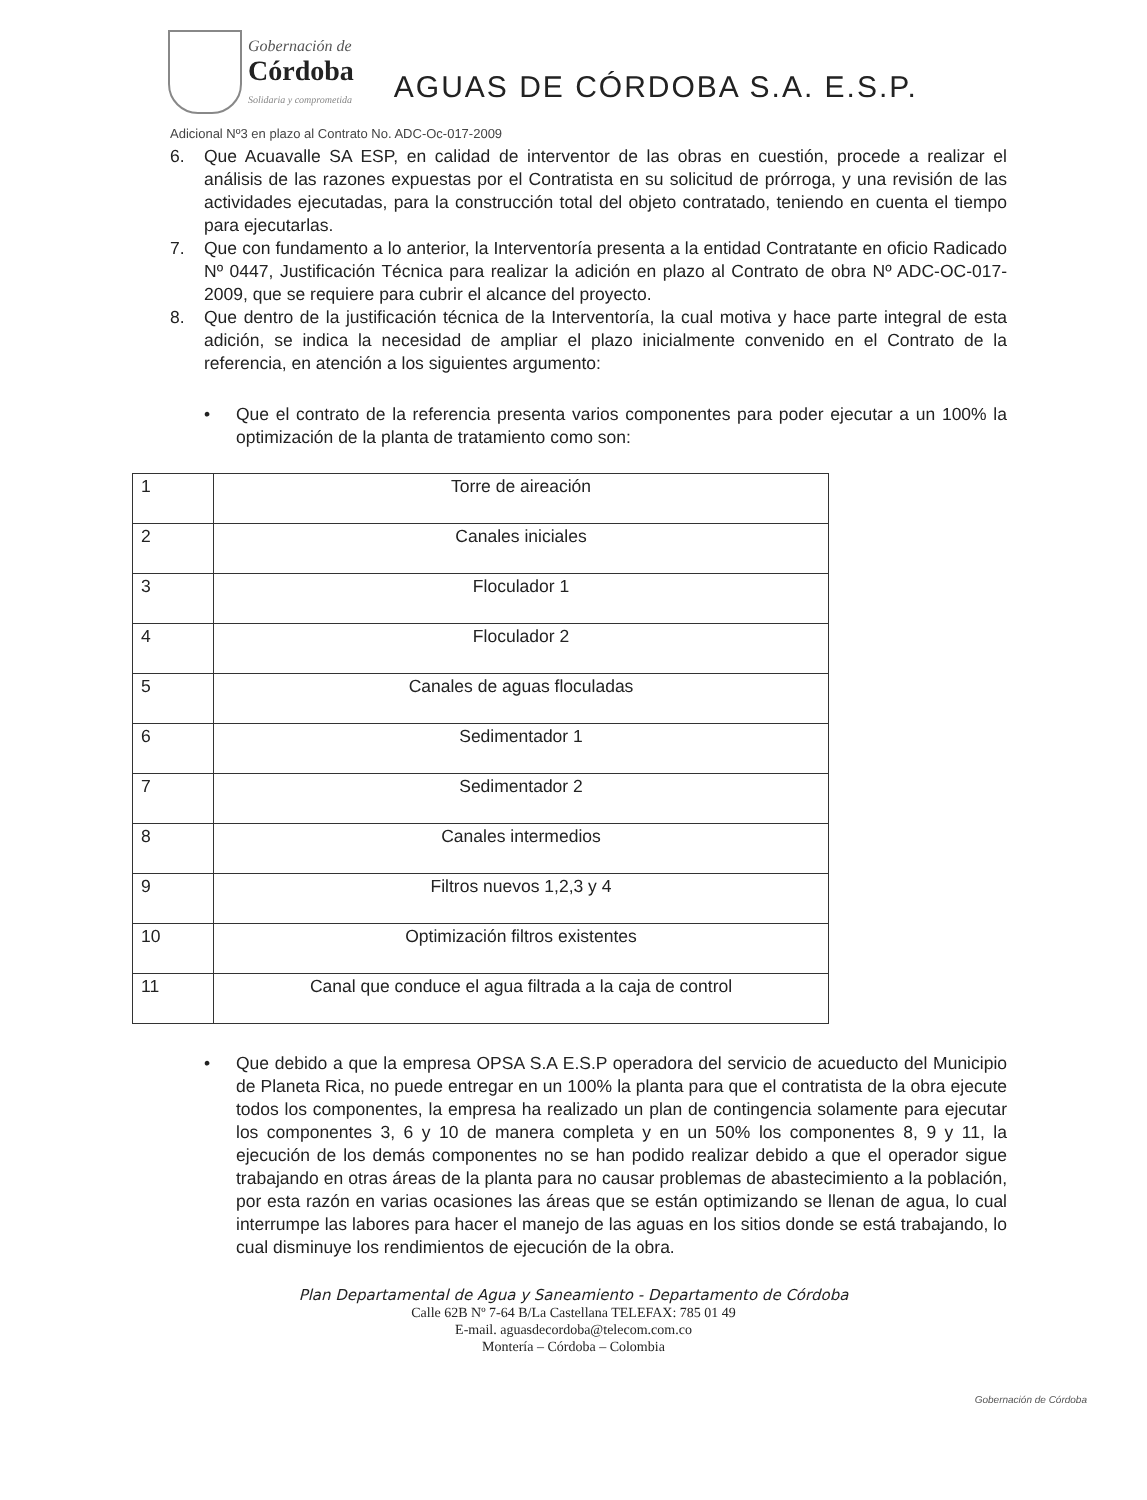Gobernación de
Córdoba
Solidaria y comprometida
AGUAS DE CÓRDOBA S.A. E.S.P.
Adicional Nº3 en plazo al Contrato No. ADC-Oc-017-2009
6. Que Acuavalle SA ESP, en calidad de interventor de las obras en cuestión, procede a realizar el análisis de las razones expuestas por el Contratista en su solicitud de prórroga, y una revisión de las actividades ejecutadas, para la construcción total del objeto contratado, teniendo en cuenta el tiempo para ejecutarlas.
7. Que con fundamento a lo anterior, la Interventoría presenta a la entidad Contratante en oficio Radicado Nº 0447, Justificación Técnica para realizar la adición en plazo al Contrato de obra Nº ADC-OC-017-2009, que se requiere para cubrir el alcance del proyecto.
8. Que dentro de la justificación técnica de la Interventoría, la cual motiva y hace parte integral de esta adición, se indica la necesidad de ampliar el plazo inicialmente convenido en el Contrato de la referencia, en atención a los siguientes argumento:
• Que el contrato de la referencia presenta varios componentes para poder ejecutar a un 100% la optimización de la planta de tratamiento como son:
| 1 | Torre de aireación |
| 2 | Canales iniciales |
| 3 | Floculador 1 |
| 4 | Floculador 2 |
| 5 | Canales de aguas floculadas |
| 6 | Sedimentador 1 |
| 7 | Sedimentador 2 |
| 8 | Canales intermedios |
| 9 | Filtros nuevos 1,2,3 y 4 |
| 10 | Optimización filtros existentes |
| 11 | Canal que conduce el agua filtrada a la caja de control |
• Que debido a que la empresa OPSA S.A E.S.P operadora del servicio de acueducto del Municipio de Planeta Rica, no puede entregar en un 100% la planta para que el contratista de la obra ejecute todos los componentes, la empresa ha realizado un plan de contingencia solamente para ejecutar los componentes 3, 6 y 10 de manera completa y en un 50% los componentes 8, 9 y 11, la ejecución de los demás componentes no se han podido realizar debido a que el operador sigue trabajando en otras áreas de la planta para no causar problemas de abastecimiento a la población, por esta razón en varias ocasiones las áreas que se están optimizando se llenan de agua, lo cual interrumpe las labores para hacer el manejo de las aguas en los sitios donde se está trabajando, lo cual disminuye los rendimientos de ejecución de la obra.
Plan Departamental de Agua y Saneamiento - Departamento de Córdoba
Calle 62B Nº 7-64 B/La Castellana TELEFAX: 785 01 49
E-mail. aguasdecordoba@telecom.com.co
Montería – Córdoba – Colombia
Gobernación de Córdoba